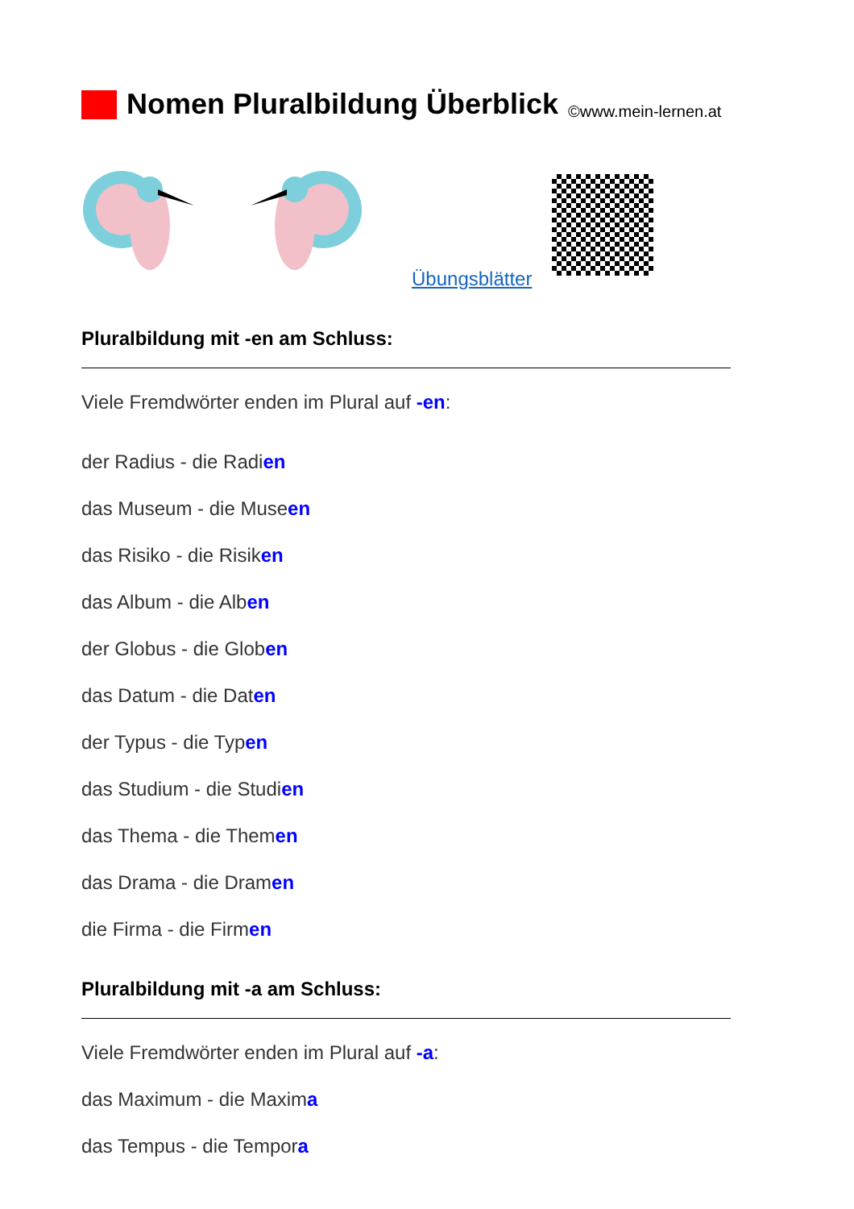Nomen Pluralbildung Überblick ©www.mein-lernen.at
Übungsblätter
Pluralbildung mit -en am Schluss:
Viele Fremdwörter enden im Plural auf -en:
der Radius - die Radien
das Museum - die Museen
das Risiko - die Risiken
das Album - die Alben
der Globus - die Globen
das Datum - die Daten
der Typus - die Typen
das Studium - die Studien
das Thema - die Themen
das Drama - die Dramen
die Firma - die Firmen
Pluralbildung mit -a am Schluss:
Viele Fremdwörter enden im Plural auf -a:
das Maximum - die Maxima
das Tempus - die Tempora